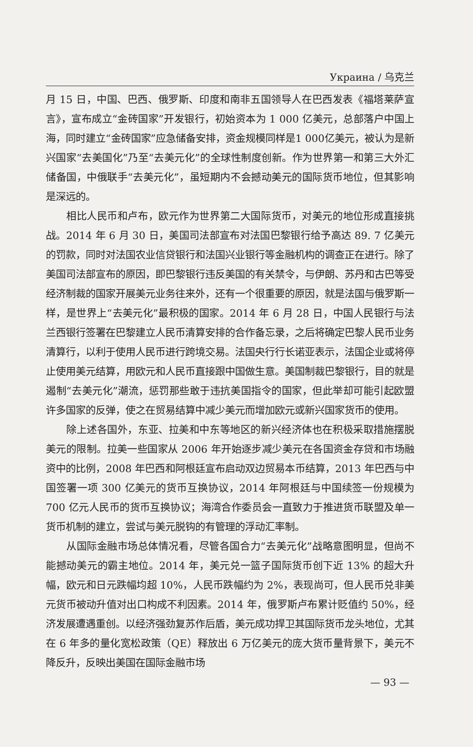Украина / 乌克兰
月 15 日，中国、巴西、俄罗斯、印度和南非五国领导人在巴西发表《福塔莱萨宣言》，宣布成立“金砖国家”开发银行，初始资本为 1 000 亿美元，总部落户中国上海，同时建立“金砖国家”应急储备安排，资金规模同样是1 000亿美元，被认为是新兴国家“去美国化”乃至“去美元化”的全球性制度创新。作为世界第一和第三大外汇储备国，中俄联手“去美元化”，虽短期内不会撼动美元的国际货币地位，但其影响是深远的。
相比人民币和卢布，欧元作为世界第二大国际货币，对美元的地位形成直接挑战。2014 年 6 月 30 日，美国司法部宣布对法国巴黎银行给予高达 89. 7 亿美元的罚款，同时对法国农业信贷银行和法国兴业银行等金融机构的调查正在进行。除了美国司法部宣布的原因，即巴黎银行违反美国的有关禁令，与伊朗、苏丹和古巴等受经济制裁的国家开展美元业务往来外，还有一个很重要的原因，就是法国与俄罗斯一样，是世界上“去美元化”最积极的国家。2014 年 6 月 28 日，中国人民银行与法兰西银行签署在巴黎建立人民币清算安排的合作备忘录，之后将确定巴黎人民币业务清算行，以利于使用人民币进行跨境交易。法国央行行长诺亚表示，法国企业或将停止使用美元结算，用欧元和人民币直接跟中国做生意。美国制裁巴黎银行，目的就是遏制“去美元化”潮流，惩罚那些敢于违抗美国指令的国家，但此举却可能引起欧盟许多国家的反弹，使之在贸易结算中减少美元而增加欧元或新兴国家货币的使用。
除上述各国外，东亚、拉美和中东等地区的新兴经济体也在积极采取措施摆脱美元的限制。拉美一些国家从 2006 年开始逐步减少美元在各国资金存贷和市场融资中的比例，2008 年巴西和阿根廷宣布启动双边贸易本币结算，2013 年巴西与中国签署一项 300 亿美元的货币互换协议，2014 年阿根廷与中国续签一份规模为 700 亿元人民币的货币互换协议；海湾合作委员会一直致力于推进货币联盟及单一货币机制的建立，尝试与美元脱钩的有管理的浮动汇率制。
从国际金融市场总体情况看，尽管各国合力“去美元化”战略意图明显，但尚不能撼动美元的霸主地位。2014 年，美元兑一篮子国际货币创下近 13% 的超大升幅，欧元和日元跌幅均超 10%，人民币跌幅约为 2%，表现尚可，但人民币兑非美元货币被动升值对出口构成不利因素。2014 年，俄罗斯卢布累计贬值约 50%，经济发展遭遇重创。以经济强劲复苏作后盾，美元成功捍卫其国际货币龙头地位，尤其在 6 年多的量化宽松政策（QE）释放出 6 万亿美元的庞大货币量背景下，美元不降反升，反映出美国在国际金融市场
— 93 —